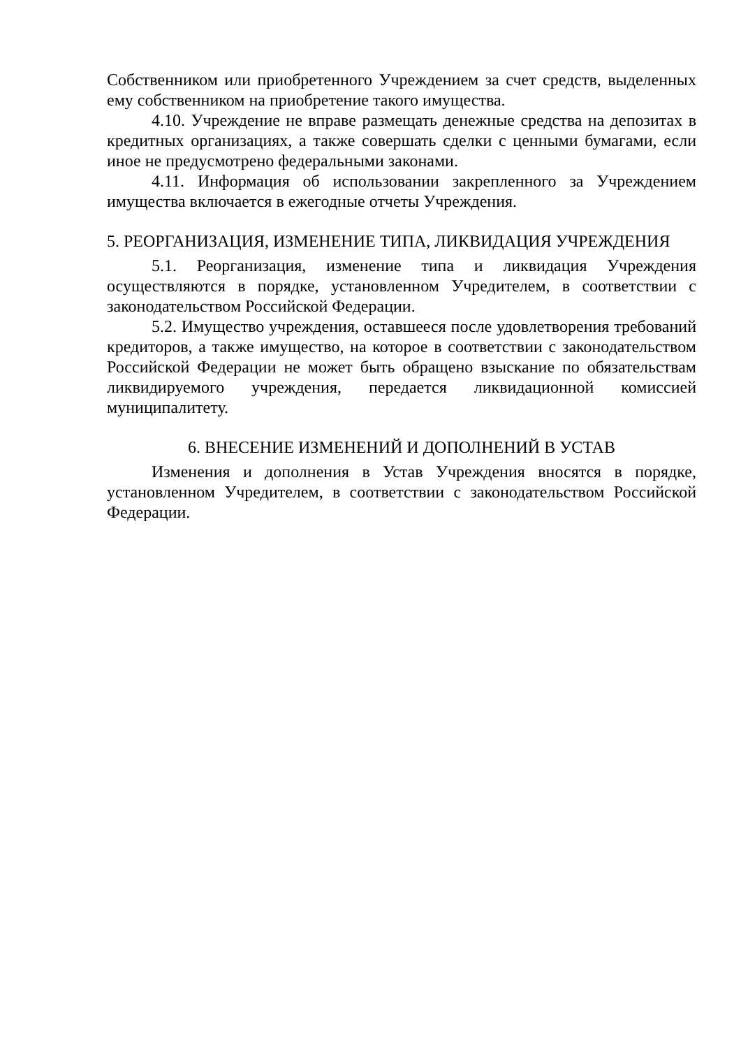Собственником или приобретенного Учреждением за счет средств, выделенных ему собственником на приобретение такого имущества.
4.10. Учреждение не вправе размещать денежные средства на депозитах в кредитных организациях, а также совершать сделки с ценными бумагами, если иное не предусмотрено федеральными законами.
4.11. Информация об использовании закрепленного за Учреждением имущества включается в ежегодные отчеты Учреждения.
5. РЕОРГАНИЗАЦИЯ, ИЗМЕНЕНИЕ ТИПА, ЛИКВИДАЦИЯ УЧРЕЖДЕНИЯ
5.1. Реорганизация, изменение типа и ликвидация Учреждения осуществляются в порядке, установленном Учредителем, в соответствии с законодательством Российской Федерации.
5.2. Имущество учреждения, оставшееся после удовлетворения требований кредиторов, а также имущество, на которое в соответствии с законодательством Российской Федерации не может быть обращено взыскание по обязательствам ликвидируемого учреждения, передается ликвидационной комиссией муниципалитету.
6. ВНЕСЕНИЕ ИЗМЕНЕНИЙ И ДОПОЛНЕНИЙ В УСТАВ
Изменения и дополнения в Устав Учреждения вносятся в порядке, установленном Учредителем, в соответствии с законодательством Российской Федерации.